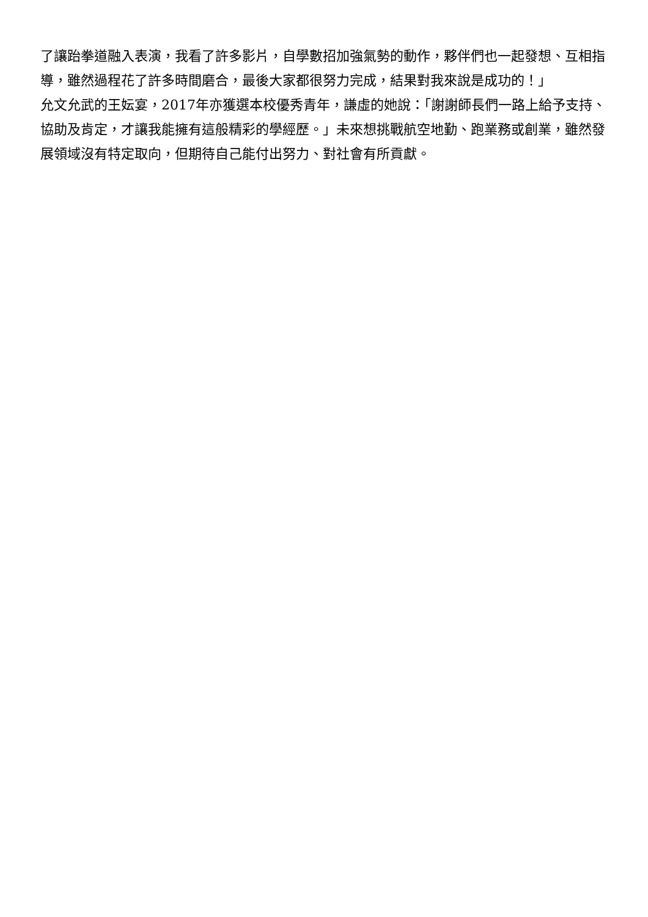了讓跆拳道融入表演，我看了許多影片，自學數招加強氣勢的動作，夥伴們也一起發想、互相指導，雖然過程花了許多時間磨合，最後大家都很努力完成，結果對我來說是成功的！」
允文允武的王妘宴，2017年亦獲選本校優秀青年，謙虛的她說：「謝謝師長們一路上給予支持、協助及肯定，才讓我能擁有這般精彩的學經歷。」未來想挑戰航空地勤、跑業務或創業，雖然發展領域沒有特定取向，但期待自己能付出努力、對社會有所貢獻。